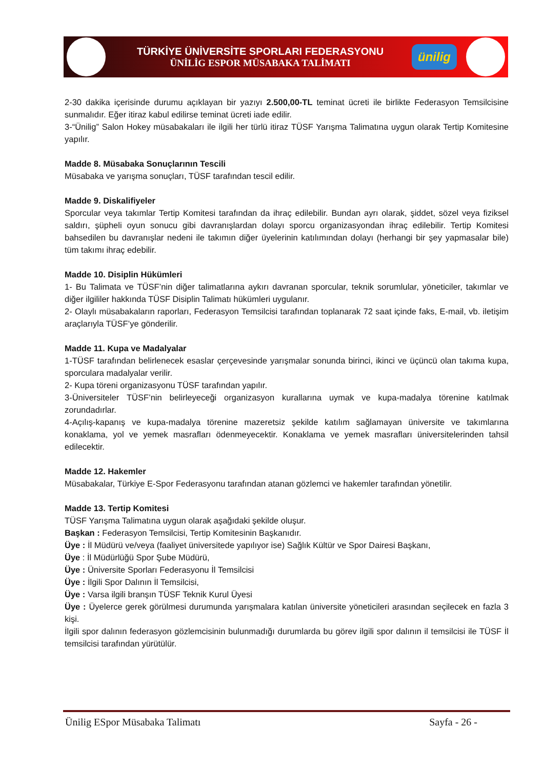TÜRKİYE ÜNİVERSİTE SPORLARI FEDERASYONU
ÜNİLİG ESPOR MÜSABAKA TALİMATI
ünilig
2-30 dakika içerisinde durumu açıklayan bir yazıyı 2.500,00-TL teminat ücreti ile birlikte Federasyon Temsilcisine sunmalıdır. Eğer itiraz kabul edilirse teminat ücreti iade edilir.
3-“Ünilig” Salon Hokey müsabakaları ile ilgili her türlü itiraz TÜSF Yarışma Talimatına uygun olarak Tertip Komitesine yapılır.
Madde 8. Müsabaka Sonuçlarının Tescili
Müsabaka ve yarışma sonuçları, TÜSF tarafından tescil edilir.
Madde 9. Diskalifiyeler
Sporcular veya takımlar Tertip Komitesi tarafından da ihraç edilebilir. Bundan ayrı olarak, şiddet, sözel veya fiziksel saldırı, şüpheli oyun sonucu gibi davranışlardan dolayı sporcu organizasyondan ihraç edilebilir. Tertip Komitesi bahsedilen bu davranışlar nedeni ile takımın diğer üyelerinin katılımından dolayı (herhangi bir şey yapmasalar bile) tüm takımı ihraç edebilir.
Madde 10. Disiplin Hükümleri
1- Bu Talimata ve TÜSF’nin diğer talimatlarına aykırı davranan sporcular, teknik sorumlular, yöneticiler, takımlar ve diğer ilgililer hakkında TÜSF Disiplin Talimatı hükümleri uygulanır.
2- Olaylı müsabakaların raporları, Federasyon Temsilcisi tarafından toplanarak 72 saat içinde faks, E-mail, vb. iletişim araçlarıyla TÜSF’ye gönderilir.
Madde 11. Kupa ve Madalyalar
1-TÜSF tarafından belirlenecek esaslar çerçevesinde yarışmalar sonunda birinci, ikinci ve üçüncü olan takıma kupa, sporculara madalyalar verilir.
2- Kupa töreni organizasyonu TÜSF tarafından yapılır.
3-Üniversiteler TÜSF’nin belirleyeceği organizasyon kurallarına uymak ve kupa-madalya törenine katılmak zorundadırlar.
4-Açılış-kapanış ve kupa-madalya törenine mazeretsiz şekilde katılım sağlamayan üniversite ve takımlarına konaklama, yol ve yemek masrafları ödenmeyecektir. Konaklama ve yemek masrafları üniversitelerinden tahsil edilecektir.
Madde 12. Hakemler
Müsabakalar, Türkiye E-Spor Federasyonu tarafından atanan gözlemci ve hakemler tarafından yönetilir.
Madde 13. Tertip Komitesi
TÜSF Yarışma Talimatına uygun olarak aşağıdaki şekilde oluşur.
Başkan : Federasyon Temsilcisi, Tertip Komitesinin Başkanıdır.
Üye : İl Müdürü ve/veya (faaliyet üniversitede yapılıyor ise) Sağlık Kültür ve Spor Dairesi Başkanı,
Üye : İl Müdürlüğü Spor Şube Müdürü,
Üye : Üniversite Sporları Federasyonu İl Temsilcisi
Üye : İlgili Spor Dalının İl Temsilcisi,
Üye : Varsa ilgili branşın TÜSF Teknik Kurul Üyesi
Üye : Üyelerce gerek görülmesi durumunda yarışmalara katılan üniversite yöneticileri arasından seçilecek en fazla 3 kişi.
İlgili spor dalının federasyon gözlemcisinin bulunmadığı durumlarda bu görev ilgili spor dalının il temsilcisi ile TÜSF İl temsilcisi tarafından yürütülür.
Ünilig ESpor Müsabaka Talimatı Sayfa - 26 -